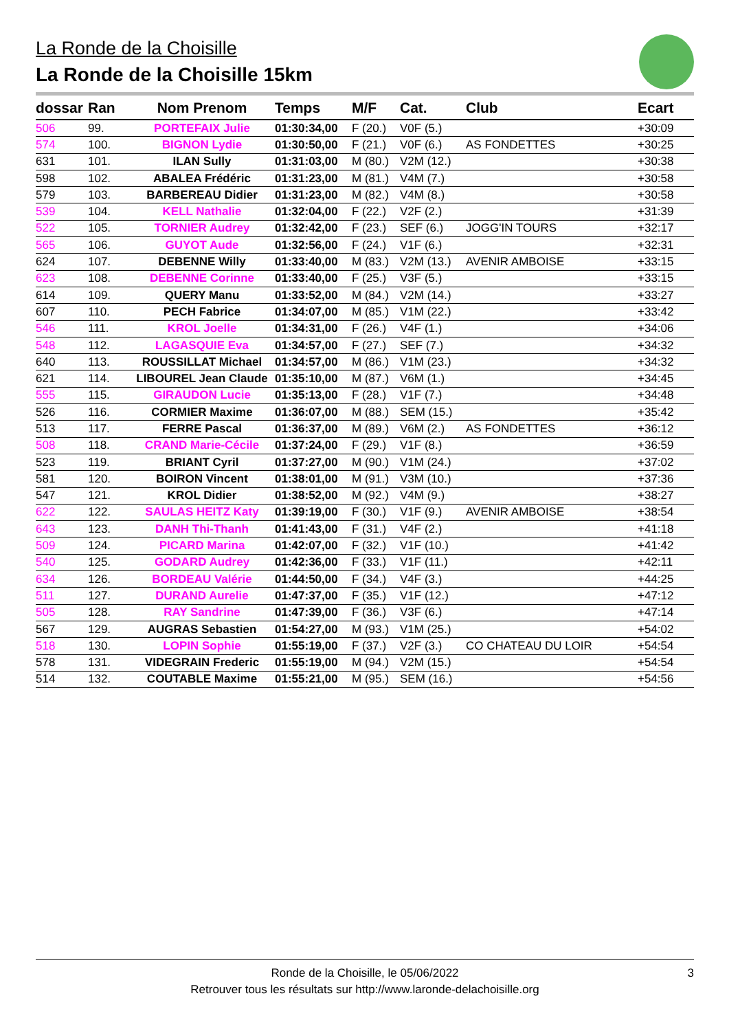La Ronde de la Choisille
La Ronde de la Choisille 15km
| dossar | Ran | Nom Prenom | Temps | M/F | Cat. | Club | Ecart |
| --- | --- | --- | --- | --- | --- | --- | --- |
| 506 | 99. | PORTEFAIX Julie | 01:30:34,00 | F (20.) | V0F (5.) | | +30:09 |
| 574 | 100. | BIGNON Lydie | 01:30:50,00 | F (21.) | V0F (6.) | AS FONDETTES | +30:25 |
| 631 | 101. | ILAN Sully | 01:31:03,00 | M (80.) | V2M (12.) | | +30:38 |
| 598 | 102. | ABALEA Frédéric | 01:31:23,00 | M (81.) | V4M (7.) | | +30:58 |
| 579 | 103. | BARBEREAU Didier | 01:31:23,00 | M (82.) | V4M (8.) | | +30:58 |
| 539 | 104. | KELL Nathalie | 01:32:04,00 | F (22.) | V2F (2.) | | +31:39 |
| 522 | 105. | TORNIER Audrey | 01:32:42,00 | F (23.) | SEF (6.) | JOGG'IN TOURS | +32:17 |
| 565 | 106. | GUYOT Aude | 01:32:56,00 | F (24.) | V1F (6.) | | +32:31 |
| 624 | 107. | DEBENNE Willy | 01:33:40,00 | M (83.) | V2M (13.) | AVENIR AMBOISE | +33:15 |
| 623 | 108. | DEBENNE Corinne | 01:33:40,00 | F (25.) | V3F (5.) | | +33:15 |
| 614 | 109. | QUERY Manu | 01:33:52,00 | M (84.) | V2M (14.) | | +33:27 |
| 607 | 110. | PECH Fabrice | 01:34:07,00 | M (85.) | V1M (22.) | | +33:42 |
| 546 | 111. | KROL Joelle | 01:34:31,00 | F (26.) | V4F (1.) | | +34:06 |
| 548 | 112. | LAGASQUIE Eva | 01:34:57,00 | F (27.) | SEF (7.) | | +34:32 |
| 640 | 113. | ROUSSILLAT Michael | 01:34:57,00 | M (86.) | V1M (23.) | | +34:32 |
| 621 | 114. | LIBOUREL Jean Claude | 01:35:10,00 | M (87.) | V6M (1.) | | +34:45 |
| 555 | 115. | GIRAUDON Lucie | 01:35:13,00 | F (28.) | V1F (7.) | | +34:48 |
| 526 | 116. | CORMIER Maxime | 01:36:07,00 | M (88.) | SEM (15.) | | +35:42 |
| 513 | 117. | FERRE Pascal | 01:36:37,00 | M (89.) | V6M (2.) | AS FONDETTES | +36:12 |
| 508 | 118. | CRAND Marie-Cécile | 01:37:24,00 | F (29.) | V1F (8.) | | +36:59 |
| 523 | 119. | BRIANT Cyril | 01:37:27,00 | M (90.) | V1M (24.) | | +37:02 |
| 581 | 120. | BOIRON Vincent | 01:38:01,00 | M (91.) | V3M (10.) | | +37:36 |
| 547 | 121. | KROL Didier | 01:38:52,00 | M (92.) | V4M (9.) | | +38:27 |
| 622 | 122. | SAULAS HEITZ Katy | 01:39:19,00 | F (30.) | V1F (9.) | AVENIR AMBOISE | +38:54 |
| 643 | 123. | DANH Thi-Thanh | 01:41:43,00 | F (31.) | V4F (2.) | | +41:18 |
| 509 | 124. | PICARD Marina | 01:42:07,00 | F (32.) | V1F (10.) | | +41:42 |
| 540 | 125. | GODARD Audrey | 01:42:36,00 | F (33.) | V1F (11.) | | +42:11 |
| 634 | 126. | BORDEAU Valérie | 01:44:50,00 | F (34.) | V4F (3.) | | +44:25 |
| 511 | 127. | DURAND Aurelie | 01:47:37,00 | F (35.) | V1F (12.) | | +47:12 |
| 505 | 128. | RAY Sandrine | 01:47:39,00 | F (36.) | V3F (6.) | | +47:14 |
| 567 | 129. | AUGRAS Sebastien | 01:54:27,00 | M (93.) | V1M (25.) | | +54:02 |
| 518 | 130. | LOPIN Sophie | 01:55:19,00 | F (37.) | V2F (3.) | CO CHATEAU DU LOIR | +54:54 |
| 578 | 131. | VIDEGRAIN Frederic | 01:55:19,00 | M (94.) | V2M (15.) | | +54:54 |
| 514 | 132. | COUTABLE Maxime | 01:55:21,00 | M (95.) | SEM (16.) | | +54:56 |
Ronde de la Choisille, le 05/06/2022
Retrouver tous les résultats sur http://www.laronde-delachoisille.org
3